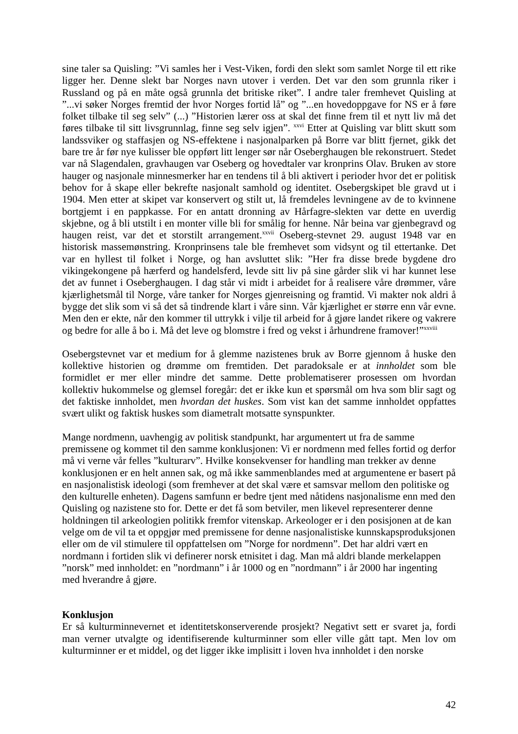sine taler sa Quisling: ”Vi samles her i Vest-Viken, fordi den slekt som samlet Norge til ett rike ligger her. Denne slekt bar Norges navn utover i verden. Det var den som grunnla riker i Russland og på en måte også grunnla det britiske riket”. I andre taler fremhevet Quisling at ”...vi søker Norges fremtid der hvor Norges fortid lå” og ”...en hovedoppgave for NS er å føre folket tilbake til seg selv” (...) ”Historien lærer oss at skal det finne frem til et nytt liv må det føres tilbake til sitt livsgrunnlag, finne seg selv igjen”. <sup>xxvi</sup> Etter at Quisling var blitt skutt som landssviker og staffasjen og NS-effektene i nasjonalparken på Borre var blitt fjernet, gikk det bare tre år før nye kulisser ble oppført litt lenger sør når Oseberghaugen ble rekonstruert. Stedet var nå Slagendalen, gravhaugen var Oseberg og hovedtaler var kronprins Olav. Bruken av store hauger og nasjonale minnesmerker har en tendens til å bli aktivert i perioder hvor det er politisk behov for å skape eller bekrefte nasjonalt samhold og identitet. Osebergskipet ble gravd ut i 1904. Men etter at skipet var konservert og stilt ut, lå fremdeles levningene av de to kvinnene bortgjemt i en pappkasse. For en antatt dronning av Hårfagre-slekten var dette en uverdig skjebne, og å bli utstilt i en monter ville bli for smålig for henne. Når beina var gjenbegravd og haugen reist, var det et storstilt arrangement.<sup>xxvii</sup> Oseberg-stevnet 29. august 1948 var en historisk massemønstring. Kronprinsens tale ble fremhevet som vidsynt og til ettertanke. Det var en hyllest til folket i Norge, og han avsluttet slik: ”Her fra disse brede bygdene dro vikingekongene på hærferd og handelsferd, levde sitt liv på sine gårder slik vi har kunnet lese det av funnet i Oseberghaugen. I dag står vi midt i arbeidet for å realisere våre drømmer, våre kjærlighetsmål til Norge, våre tanker for Norges gjenreisning og framtid. Vi makter nok aldri å bygge det slik som vi så det så tindrende klart i våre sinn. Vår kjærlighet er større enn vår evne. Men den er ekte, når den kommer til uttrykk i vilje til arbeid for å gjøre landet rikere og vakrere og bedre for alle å bo i. Må det leve og blomstre i fred og vekst i århundrene framover!”<sup>xxviii</sup>
Osebergstevnet var et medium for å glemme nazistenes bruk av Borre gjennom å huske den kollektive historien og drømme om fremtiden. Det paradoksale er at innholdet som ble formidlet er mer eller mindre det samme. Dette problematiserer prosessen om hvordan kollektiv hukommelse og glemsel foregår: det er ikke kun et spørsmål om hva som blir sagt og det faktiske innholdet, men hvordan det huskes. Som vist kan det samme innholdet oppfattes svært ulikt og faktisk huskes som diametralt motsatte synspunkter.
Mange nordmenn, uavhengig av politisk standpunkt, har argumentert ut fra de samme premissene og kommet til den samme konklusjonen: Vi er nordmenn med felles fortid og derfor må vi verne vår felles ”kulturarv”. Hvilke konsekvenser for handling man trekker av denne konklusjonen er en helt annen sak, og må ikke sammenblandes med at argumentene er basert på en nasjonalistisk ideologi (som fremhever at det skal være et samsvar mellom den politiske og den kulturelle enheten). Dagens samfunn er bedre tjent med nåtidens nasjonalisme enn med den Quisling og nazistene sto for. Dette er det få som betviler, men likevel representerer denne holdningen til arkeologien politikk fremfor vitenskap. Arkeologer er i den posisjonen at de kan velge om de vil ta et oppgjør med premissene for denne nasjonalistiske kunnskapsproduksjonen eller om de vil stimulere til oppfattelsen om ”Norge for nordmenn”. Det har aldri vært en nordmann i fortiden slik vi definerer norsk etnisitet i dag. Man må aldri blande merkelappen ”norsk” med innholdet: en ”nordmann” i år 1000 og en ”nordmann” i år 2000 har ingenting med hverandre å gjøre.
Konklusjon
Er så kulturminnevernet et identitetskonserverende prosjekt? Negativt sett er svaret ja, fordi man verner utvalgte og identifiserende kulturminner som eller ville gått tapt. Men lov om kulturminner er et middel, og det ligger ikke implisitt i loven hva innholdet i den norske
42